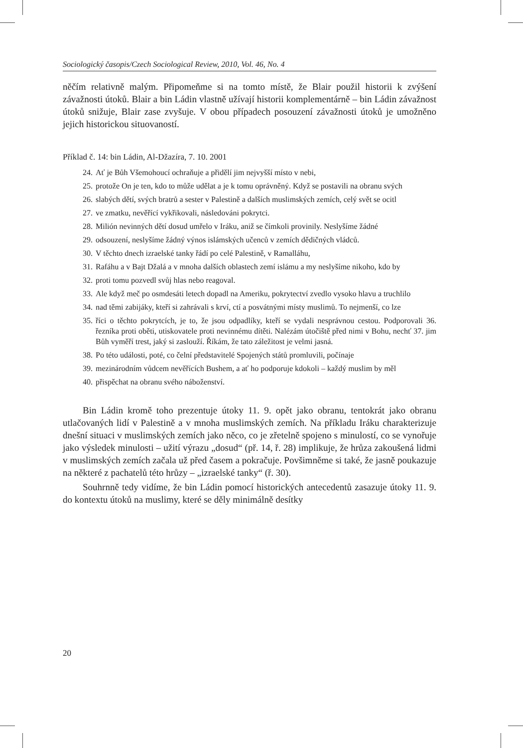Sociologický časopis/Czech Sociological Review, 2010, Vol. 46, No. 4
něčím relativně malým. Připomeňme si na tomto místě, že Blair použil historii k zvýšení závažnosti útoků. Blair a bin Ládin vlastně užívají historii komplementárně – bin Ládin závažnost útoků snižuje, Blair zase zvyšuje. V obou případech posouzení závažnosti útoků je umožněno jejich historickou situovaností.
Příklad č. 14: bin Ládin, Al-Džazíra, 7. 10. 2001
24. Ať je Bůh Všemohoucí ochraňuje a přidělí jim nejvyšší místo v nebi,
25. protože On je ten, kdo to může udělat a je k tomu oprávněný. Když se postavili na obranu svých
26. slabých dětí, svých bratrů a sester v Palestině a dalších muslimských zemích, celý svět se ocitl
27. ve zmatku, nevěřící vykřikovali, následováni pokrytci.
28. Milión nevinných dětí dosud umřelo v Iráku, aniž se čímkoli provinily. Neslyšíme žádné
29. odsouzení, neslyšíme žádný výnos islámských učenců v zemích dědičných vládců.
30. V těchto dnech izraelské tanky řádí po celé Palestině, v Ramalláhu,
31. Rafáhu a v Bajt Džalá a v mnoha dalších oblastech zemí islámu a my neslyšíme nikoho, kdo by
32. proti tomu pozvedl svůj hlas nebo reagoval.
33. Ale když meč po osmdesáti letech dopadl na Ameriku, pokrytectví zvedlo vysoko hlavu a truchlilo
34. nad těmi zabijáky, kteří si zahrávali s krví, ctí a posvátnými místy muslimů. To nejmenší, co lze
35. říci o těchto pokrytcích, je to, že jsou odpadlíky, kteří se vydali nesprávnou cestou. Podporovali 36. řezníka proti oběti, utiskovatele proti nevinnému dítěti. Nalézám útočiště před nimi v Bohu, nechť 37. jim Bůh vyměří trest, jaký si zaslouží. Říkám, že tato záležitost je velmi jasná.
38. Po této události, poté, co čelní představitelé Spojených států promluvili, počínaje
39. mezinárodním vůdcem nevěřících Bushem, a ať ho podporuje kdokoli – každý muslim by měl
40. přispěchat na obranu svého náboženství.
Bin Ládin kromě toho prezentuje útoky 11. 9. opět jako obranu, tentokrát jako obranu utlačovaných lidí v Palestině a v mnoha muslimských zemích. Na příkladu Iráku charakterizuje dnešní situaci v muslimských zemích jako něco, co je zřetelně spojeno s minulostí, co se vynořuje jako výsledek minulosti – užití výrazu „dosud“ (př. 14, ř. 28) implikuje, že hrůza zakoušená lidmi v muslimských zemích začala už před časem a pokračuje. Povšimněme si také, že jasně poukazuje na některé z pachatelů této hrůzy – „izraelské tanky“ (ř. 30).
Souhrnně tedy vidíme, že bin Ládin pomocí historických antecedentů zasazuje útoky 11. 9. do kontextu útoků na muslimy, které se děly minimálně desítky
20